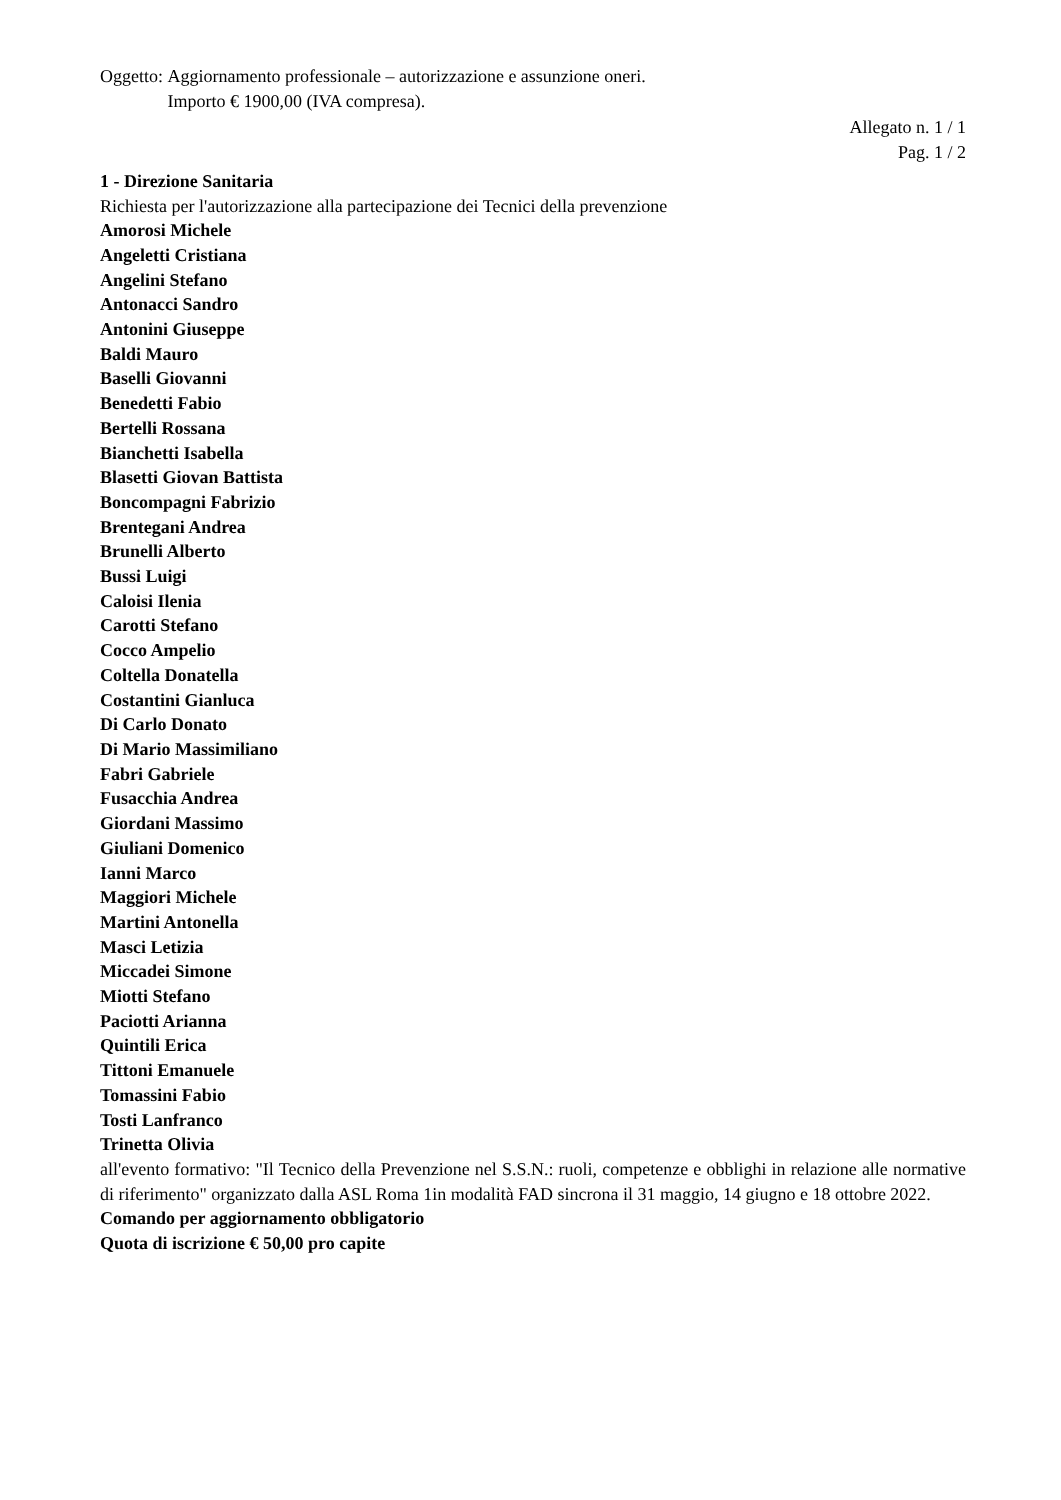Oggetto: Aggiornamento professionale – autorizzazione e assunzione oneri.
Importo € 1900,00 (IVA compresa).
Allegato n. 1 / 1
Pag. 1 / 2
1 - Direzione Sanitaria
Richiesta per l'autorizzazione alla partecipazione dei Tecnici della prevenzione
Amorosi Michele
Angeletti Cristiana
Angelini Stefano
Antonacci Sandro
Antonini Giuseppe
Baldi Mauro
Baselli Giovanni
Benedetti Fabio
Bertelli Rossana
Bianchetti Isabella
Blasetti Giovan Battista
Boncompagni Fabrizio
Brentegani Andrea
Brunelli Alberto
Bussi Luigi
Caloisi Ilenia
Carotti Stefano
Cocco Ampelio
Coltella Donatella
Costantini Gianluca
Di Carlo Donato
Di Mario Massimiliano
Fabri Gabriele
Fusacchia Andrea
Giordani Massimo
Giuliani Domenico
Ianni Marco
Maggiori Michele
Martini Antonella
Masci Letizia
Miccadei Simone
Miotti Stefano
Paciotti Arianna
Quintili Erica
Tittoni Emanuele
Tomassini Fabio
Tosti Lanfranco
Trinetta Olivia
all'evento formativo: "Il Tecnico della Prevenzione nel S.S.N.: ruoli, competenze e obblighi in relazione alle normative di riferimento" organizzato dalla ASL Roma 1in modalità FAD sincrona il 31 maggio, 14 giugno e 18 ottobre 2022.
Comando per aggiornamento obbligatorio
Quota di iscrizione € 50,00 pro capite